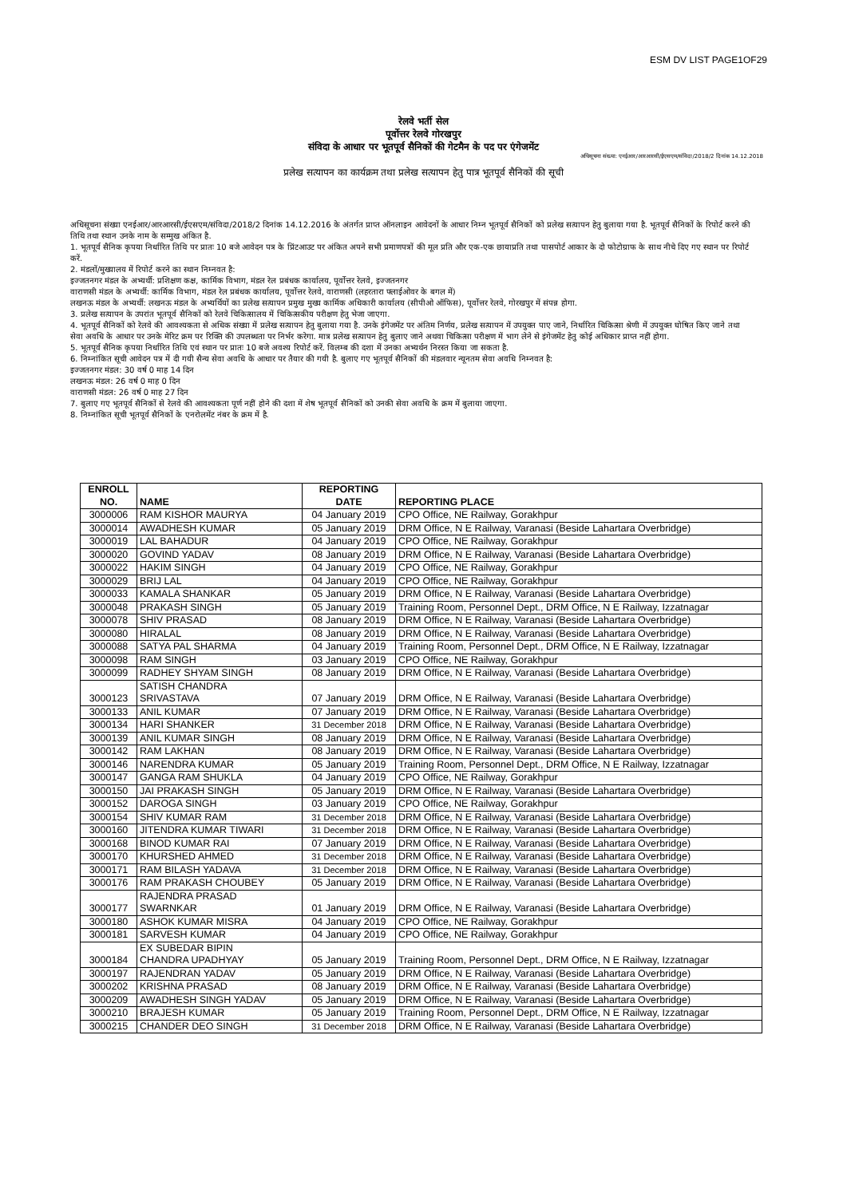ESM DV LIST PAGE1OF29
रेलवे भर्ती सेल
पूर्वोत्तर रेलवे गोरखपुर
संविदा के आधार पर भूतपूर्व सैनिकों की गेटमैन के पद पर एंगेजमेंट
अधिसूचना संख्या: एनईआर/आरआरसी/ईएसएम/संविदा/2018/2 दिनांक 14.12.2018
प्रलेख सत्यापन का कार्यक्रम तथा प्रलेख सत्यापन हेतु पात्र भूतपूर्व सैनिकों की सूची
अधिसूचना संख्या एनईआर/आरआरसी/ईएसएम/संविदा/2018/2 दिनांक 14.12.2016 के अंतर्गत प्राप्त ऑनलाइन आवेदनों के आधार निम्न भूतपूर्व सैनिकों को प्रलेख सत्यापन हेतु बुलाया गया है. भूतपूर्व सैनिकों के रिपोर्ट करने की तिथि तथा स्थान उनके नाम के सम्मुख अंकित है.
1. भूतपूर्व सैनिक कृपया निर्धारित तिथि पर प्रातः 10 बजे आवेदन पत्र के प्रिंटआउट पर अंकित अपने सभी प्रमाणपत्रों की मूल प्रति और एक-एक छायाप्रति तथा पासपोर्ट आकार के दो फोटोग्राफ के साथ नीचे दिए गए स्थान पर रिपोर्ट करें.
2. मंडलों/मुख्यालय में रिपोर्ट करने का स्थान निम्नवत है:
इज्जतनगर मंडल के अभ्यर्थी: प्रशिक्षण कक्ष, कार्मिक विभाग, मंडल रेल प्रबंधक कार्यालय, पूर्वोत्तर रेलवे, इज्जतनगर
वाराणसी मंडल के अभ्यर्थी: कार्मिक विभाग, मंडल रेल प्रबंधक कार्यालय, पूर्वोत्तर रेलवे, वाराणसी (लहरतारा फ्लाईओवर के बगल में)
लखनऊ मंडल के अभ्यर्थी: लखनऊ मंडल के अभ्यर्थियों का प्रलेख सत्यापन प्रमुख मुख्य कार्मिक अधिकारी कार्यालय (सीपीओ ऑफिस), पूर्वोत्तर रेलवे, गोरखपुर में संपन्न होगा.
3. प्रलेख सत्यापन के उपरांत भूतपूर्व सैनिकों को रेलवे चिकित्सालय में चिकित्सकीय परीक्षण हेतु भेजा जाएगा.
4. भूतपूर्व सैनिकों को रेलवे की आवश्यकता से अधिक संख्या में प्रलेख सत्यापन हेतु बुलाया गया है. उनके इंगेजमेंट पर अंतिम निर्णय, प्रलेख सत्यापन में उपयुक्त पाए जाने, निर्धारित चिकित्सा श्रेणी में उपयुक्त घोषित किए जाने तथा सेवा अवधि के आधार पर उनके मेरिट क्रम पर रिक्ति की उपलब्धता पर निर्भर करेगा. मात्र प्रलेख सत्यापन हेतु बुलाए जाने अथवा चिकित्सा परीक्षण में भाग लेने से इंगेजमेंट हेतु कोई अधिकार प्राप्त नहीं होगा.
5. भूतपूर्व सैनिक कृपया निर्धारित तिथि एवं स्थान पर प्रातः 10 बजे अवश्य रिपोर्ट करें. विलम्ब की दशा में उनका अभ्यर्थन निरस्त किया जा सकता है.
6. निम्नांकित सूची आवेदन पत्र में दी गयी सैन्य सेवा अवधि के आधार पर तैयार की गयी है. बुलाए गए भूतपूर्व सैनिकों की मंडलवार न्यूनतम सेवा अवधि निम्नवत है:
इज्जतनगर मंडल: 30 वर्ष 0 माह 14 दिन
लखनऊ मंडल: 26 वर्ष 0 माह 0 दिन
वाराणसी मंडल: 26 वर्ष 0 माह 27 दिन
7. बुलाए गए भूतपूर्व सैनिकों से रेलवे की आवश्यकता पूर्ण नहीं होने की दशा में शेष भूतपूर्व सैनिकों को उनकी सेवा अवधि के क्रम में बुलाया जाएगा.
8. निम्नांकित सूची भूतपूर्व सैनिकों के एनरोलमेंट नंबर के क्रम में है.
| ENROLL NO. | NAME | REPORTING DATE | REPORTING PLACE |
| --- | --- | --- | --- |
| 3000006 | RAM KISHOR MAURYA | 04 January 2019 | CPO Office, NE Railway, Gorakhpur |
| 3000014 | AWADHESH KUMAR | 05 January 2019 | DRM Office, N E Railway, Varanasi (Beside Lahartara Overbridge) |
| 3000019 | LAL BAHADUR | 04 January 2019 | CPO Office, NE Railway, Gorakhpur |
| 3000020 | GOVIND YADAV | 08 January 2019 | DRM Office, N E Railway, Varanasi (Beside Lahartara Overbridge) |
| 3000022 | HAKIM SINGH | 04 January 2019 | CPO Office, NE Railway, Gorakhpur |
| 3000029 | BRIJ LAL | 04 January 2019 | CPO Office, NE Railway, Gorakhpur |
| 3000033 | KAMALA SHANKAR | 05 January 2019 | DRM Office, N E Railway, Varanasi (Beside Lahartara Overbridge) |
| 3000048 | PRAKASH SINGH | 05 January 2019 | Training Room, Personnel Dept., DRM Office, N E Railway, Izzatnagar |
| 3000078 | SHIV PRASAD | 08 January 2019 | DRM Office, N E Railway, Varanasi (Beside Lahartara Overbridge) |
| 3000080 | HIRALAL | 08 January 2019 | DRM Office, N E Railway, Varanasi (Beside Lahartara Overbridge) |
| 3000088 | SATYA PAL SHARMA | 04 January 2019 | Training Room, Personnel Dept., DRM Office, N E Railway, Izzatnagar |
| 3000098 | RAM SINGH | 03 January 2019 | CPO Office, NE Railway, Gorakhpur |
| 3000099 | RADHEY SHYAM SINGH | 08 January 2019 | DRM Office, N E Railway, Varanasi (Beside Lahartara Overbridge) |
| 3000123 | SATISH CHANDRA SRIVASTAVA | 07 January 2019 | DRM Office, N E Railway, Varanasi (Beside Lahartara Overbridge) |
| 3000133 | ANIL KUMAR | 07 January 2019 | DRM Office, N E Railway, Varanasi (Beside Lahartara Overbridge) |
| 3000134 | HARI SHANKER | 31 December 2018 | DRM Office, N E Railway, Varanasi (Beside Lahartara Overbridge) |
| 3000139 | ANIL KUMAR SINGH | 08 January 2019 | DRM Office, N E Railway, Varanasi (Beside Lahartara Overbridge) |
| 3000142 | RAM LAKHAN | 08 January 2019 | DRM Office, N E Railway, Varanasi (Beside Lahartara Overbridge) |
| 3000146 | NARENDRA KUMAR | 05 January 2019 | Training Room, Personnel Dept., DRM Office, N E Railway, Izzatnagar |
| 3000147 | GANGA RAM SHUKLA | 04 January 2019 | CPO Office, NE Railway, Gorakhpur |
| 3000150 | JAI PRAKASH SINGH | 05 January 2019 | DRM Office, N E Railway, Varanasi (Beside Lahartara Overbridge) |
| 3000152 | DAROGA SINGH | 03 January 2019 | CPO Office, NE Railway, Gorakhpur |
| 3000154 | SHIV KUMAR RAM | 31 December 2018 | DRM Office, N E Railway, Varanasi (Beside Lahartara Overbridge) |
| 3000160 | JITENDRA KUMAR TIWARI | 31 December 2018 | DRM Office, N E Railway, Varanasi (Beside Lahartara Overbridge) |
| 3000168 | BINOD KUMAR RAI | 07 January 2019 | DRM Office, N E Railway, Varanasi (Beside Lahartara Overbridge) |
| 3000170 | KHURSHED AHMED | 31 December 2018 | DRM Office, N E Railway, Varanasi (Beside Lahartara Overbridge) |
| 3000171 | RAM BILASH YADAVA | 31 December 2018 | DRM Office, N E Railway, Varanasi (Beside Lahartara Overbridge) |
| 3000176 | RAM PRAKASH CHOUBEY | 05 January 2019 | DRM Office, N E Railway, Varanasi (Beside Lahartara Overbridge) |
| 3000177 | RAJENDRA PRASAD SWARNKAR | 01 January 2019 | DRM Office, N E Railway, Varanasi (Beside Lahartara Overbridge) |
| 3000180 | ASHOK KUMAR MISRA | 04 January 2019 | CPO Office, NE Railway, Gorakhpur |
| 3000181 | SARVESH KUMAR | 04 January 2019 | CPO Office, NE Railway, Gorakhpur |
| 3000184 | EX SUBEDAR BIPIN CHANDRA UPADHYAY | 05 January 2019 | Training Room, Personnel Dept., DRM Office, N E Railway, Izzatnagar |
| 3000197 | RAJENDRAN YADAV | 05 January 2019 | DRM Office, N E Railway, Varanasi (Beside Lahartara Overbridge) |
| 3000202 | KRISHNA PRASAD | 08 January 2019 | DRM Office, N E Railway, Varanasi (Beside Lahartara Overbridge) |
| 3000209 | AWADHESH SINGH YADAV | 05 January 2019 | DRM Office, N E Railway, Varanasi (Beside Lahartara Overbridge) |
| 3000210 | BRAJESH KUMAR | 05 January 2019 | Training Room, Personnel Dept., DRM Office, N E Railway, Izzatnagar |
| 3000215 | CHANDER DEO SINGH | 31 December 2018 | DRM Office, N E Railway, Varanasi (Beside Lahartara Overbridge) |